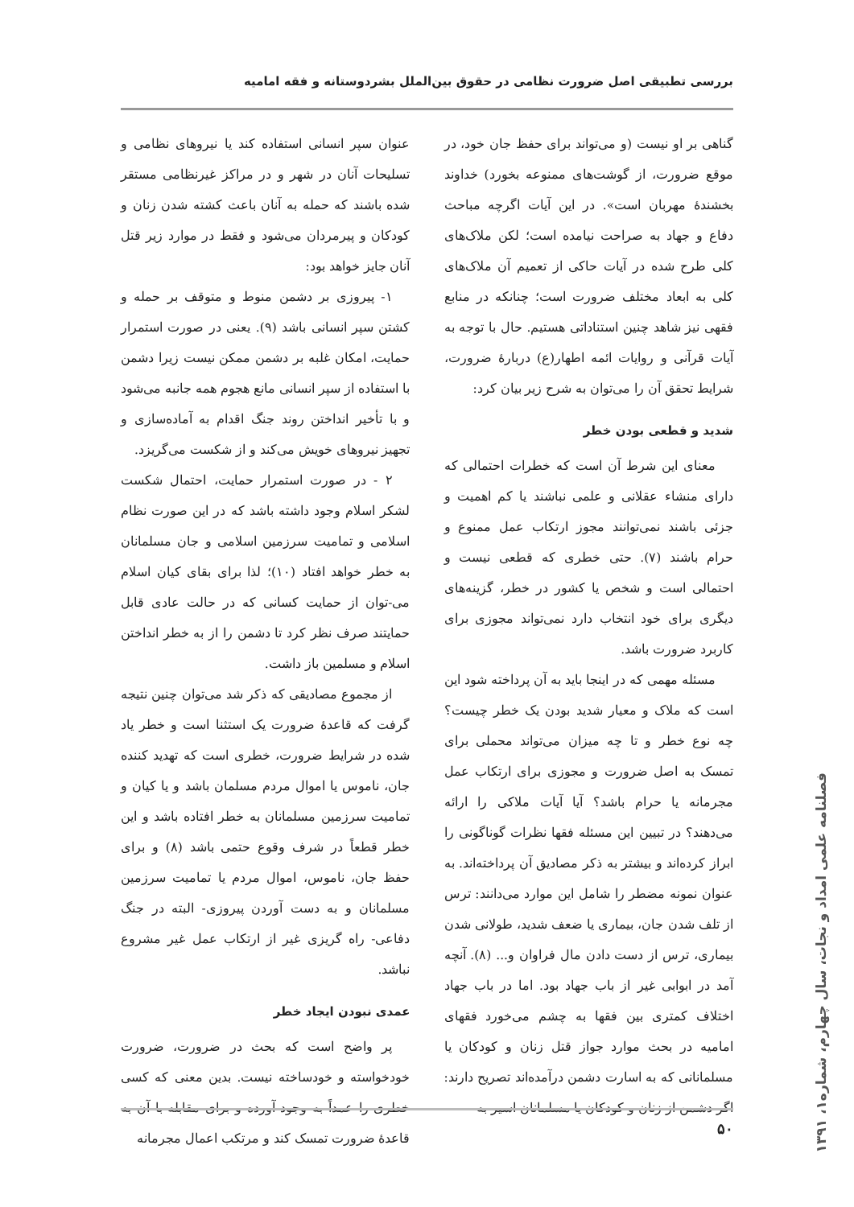بررسی تطبیقی اصل ضرورت نظامی در حقوق بین‌الملل بشردوستانه و فقه امامیه
گناهی بر او نیست (و می‌تواند برای حفظ جان خود، در موقع ضرورت، از گوشت‌های ممنوعه بخورد) خداوند بخشندهٔ مهربان است». در این آیات اگرچه مباحث دفاع و جهاد به صراحت نیامده است؛ لکن ملاک‌های کلی طرح شده در آیات حاکی از تعمیم آن ملاک‌های کلی به ابعاد مختلف ضرورت است؛ چنانکه در منابع فقهی نیز شاهد چنین استناداتی هستیم. حال با توجه به آیات قرآنی و روایات ائمه اطهار(ع) دربارهٔ ضرورت، شرایط تحقق آن را می‌توان به شرح زیر بیان کرد:
شدید و قطعی بودن خطر
معنای این شرط آن است که خطرات احتمالی که دارای منشاء عقلانی و علمی نباشند یا کم اهمیت و جزئی باشند نمی‌توانند مجوز ارتکاب عمل ممنوع و حرام باشند (۷). حتی خطری که قطعی نیست و احتمالی است و شخص یا کشور در خطر، گزینه‌های دیگری برای خود انتخاب دارد نمی‌تواند مجوزی برای کاربرد ضرورت باشد.
مسئله مهمی که در اینجا باید به آن پرداخته شود این است که ملاک و معیار شدید بودن یک خطر چیست؟ چه نوع خطر و تا چه میزان می‌تواند محملی برای تمسک به اصل ضرورت و مجوزی برای ارتکاب عمل مجرمانه یا حرام باشد؟ آیا آیات ملاکی را ارائه می‌دهند؟ در تبیین این مسئله فقها نظرات گوناگونی را ابراز کرده‌اند و بیشتر به ذکر مصادیق آن پرداخته‌اند. به عنوان نمونه مضطر را شامل این موارد می‌دانند: ترس از تلف شدن جان، بیماری یا ضعف شدید، طولانی شدن بیماری، ترس از دست دادن مال فراوان و... (۸). آنچه آمد در ابوابی غیر از باب جهاد بود. اما در باب جهاد اختلاف کمتری بین فقها به چشم می‌خورد فقهای امامیه در بحث موارد جواز قتل زنان و کودکان یا مسلمانانی که به اسارت دشمن درآمده‌اند تصریح دارند: اگر دشمن از زنان و کودکان یا مسلمانان اسیر به
عنوان سپر انسانی استفاده کند یا نیروهای نظامی و تسلیحات آنان در شهر و در مراکز غیرنظامی مستقر شده باشند که حمله به آنان باعث کشته شدن زنان و کودکان و پیرمردان می‌شود و فقط در موارد زیر قتل آنان جایز خواهد بود:
۱- پیروزی بر دشمن منوط و متوقف بر حمله و کشتن سپر انسانی باشد (۹). یعنی در صورت استمرار حمایت، امکان غلبه بر دشمن ممکن نیست زیرا دشمن با استفاده از سپر انسانی مانع هجوم همه جانبه می‌شود و با تأخیر انداختن روند جنگ اقدام به آماده‌سازی و تجهیز نیروهای خویش می‌کند و از شکست می‌گریزد.
۲ - در صورت استمرار حمایت، احتمال شکست لشکر اسلام وجود داشته باشد که در این صورت نظام اسلامی و تمامیت سرزمین اسلامی و جان مسلمانان به خطر خواهد افتاد (۱۰)؛ لذا برای بقای کیان اسلام می-توان از حمایت کسانی که در حالت عادی قابل حمایتند صرف نظر کرد تا دشمن را از به خطر انداختن اسلام و مسلمین باز داشت.
از مجموع مصادیقی که ذکر شد می‌توان چنین نتیجه گرفت که قاعدهٔ ضرورت یک استثنا است و خطر یاد شده در شرایط ضرورت، خطری است که تهدید کننده جان، ناموس یا اموال مردم مسلمان باشد و یا کیان و تمامیت سرزمین مسلمانان به خطر افتاده باشد و این خطر قطعاً در شرف وقوع حتمی باشد (۸) و برای حفظ جان، ناموس، اموال مردم یا تمامیت سرزمین مسلمانان و به دست آوردن پیروزی- البته در جنگ دفاعی- راه گریزی غیر از ارتکاب عمل غیر مشروع نباشد.
عمدی نبودن ایجاد خطر
پر واضح است که بحث در ضرورت، ضرورت خودخواسته و خودساخته نیست. بدین معنی که کسی خطری را عمداً به وجود آورده و برای مقابله با آن به قاعدهٔ ضرورت تمسک کند و مرتکب اعمال مجرمانه
۵۰
فصلنامه علمی امداد و نجات، سال چهارم، شماره۱، ۱۳۹۱